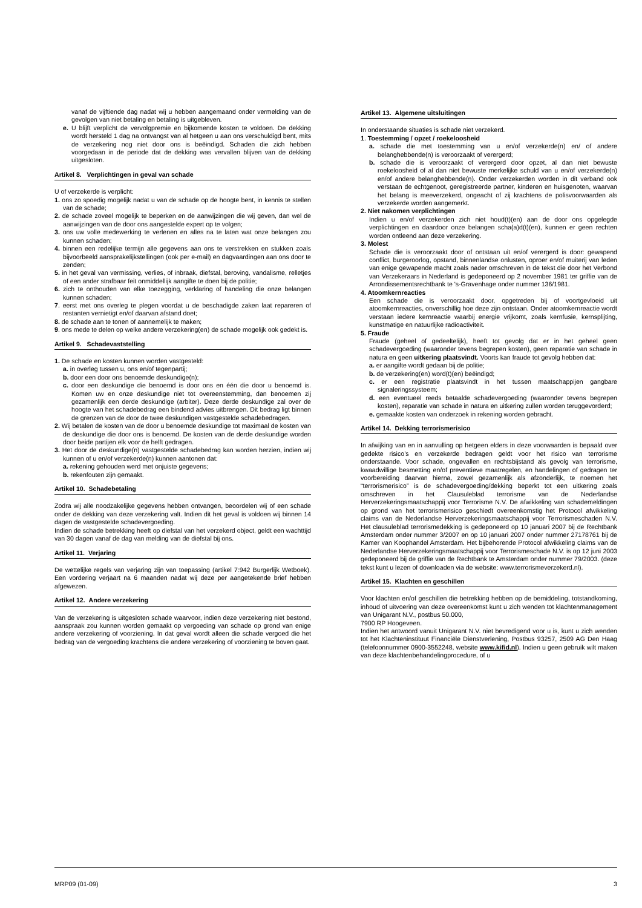vanaf de vijftiende dag nadat wij u hebben aangemaand onder vermelding van de gevolgen van niet betaling en betaling is uitgebleven.
e. U blijft verplicht de vervolgpremie en bijkomende kosten te voldoen. De dekking wordt hersteld 1 dag na ontvangst van al hetgeen u aan ons verschuldigd bent, mits de verzekering nog niet door ons is beëindigd. Schaden die zich hebben voorgedaan in de periode dat de dekking was vervallen blijven van de dekking uitgesloten.
Artikel 8. Verplichtingen in geval van schade
U of verzekerde is verplicht:
1. ons zo spoedig mogelijk nadat u van de schade op de hoogte bent, in kennis te stellen van de schade;
2. de schade zoveel mogelijk te beperken en de aanwijzingen die wij geven, dan wel de aanwijzingen van de door ons aangestelde expert op te volgen;
3. ons uw volle medewerking te verlenen en alles na te laten wat onze belangen zou kunnen schaden;
4. binnen een redelijke termijn alle gegevens aan ons te verstrekken en stukken zoals bijvoorbeeld aansprakelijkstellingen (ook per e-mail) en dagvaardingen aan ons door te zenden;
5. in het geval van vermissing, verlies, of inbraak, diefstal, beroving, vandalisme, relletjes of een ander strafbaar feit onmiddellijk aangifte te doen bij de politie;
6. zich te onthouden van elke toezegging, verklaring of handeling die onze belangen kunnen schaden;
7. eerst met ons overleg te plegen voordat u de beschadigde zaken laat repareren of restanten vernietigt en/of daarvan afstand doet;
8. de schade aan te tonen of aannemelijk te maken;
9. ons mede te delen op welke andere verzekering(en) de schade mogelijk ook gedekt is.
Artikel 9. Schadevaststelling
1. De schade en kosten kunnen worden vastgesteld:
a. in overleg tussen u, ons en/of tegenpartij;
b. door een door ons benoemde deskundige(n);
c. door een deskundige die benoemd is door ons en één die door u benoemd is. Komen uw en onze deskundige niet tot overeenstemming, dan benoemen zij gezamenlijk een derde deskundige (arbiter). Deze derde deskundige zal over de hoogte van het schadebedrag een bindend advies uitbrengen. Dit bedrag ligt binnen de grenzen van de door de twee deskundigen vastgestelde schadebedragen.
2. Wij betalen de kosten van de door u benoemde deskundige tot maximaal de kosten van de deskundige die door ons is benoemd. De kosten van de derde deskundige worden door beide partijen elk voor de helft gedragen.
3. Het door de deskundige(n) vastgestelde schadebedrag kan worden herzien, indien wij kunnen of u en/of verzekerde(n) kunnen aantonen dat:
a. rekening gehouden werd met onjuiste gegevens;
b. rekenfouten zijn gemaakt.
Artikel 10. Schadebetaling
Zodra wij alle noodzakelijke gegevens hebben ontvangen, beoordelen wij of een schade onder de dekking van deze verzekering valt. Indien dit het geval is voldoen wij binnen 14 dagen de vastgestelde schadevergoeding.
Indien de schade betrekking heeft op diefstal van het verzekerd object, geldt een wachttijd van 30 dagen vanaf de dag van melding van de diefstal bij ons.
Artikel 11. Verjaring
De wettelijke regels van verjaring zijn van toepassing (artikel 7:942 Burgerlijk Wetboek). Een vordering verjaart na 6 maanden nadat wij deze per aangetekende brief hebben afgewezen.
Artikel 12. Andere verzekering
Van de verzekering is uitgesloten schade waarvoor, indien deze verzekering niet bestond, aanspraak zou kunnen worden gemaakt op vergoeding van schade op grond van enige andere verzekering of voorziening. In dat geval wordt alleen die schade vergoed die het bedrag van de vergoeding krachtens die andere verzekering of voorziening te boven gaat.
Artikel 13. Algemene uitsluitingen
In onderstaande situaties is schade niet verzekerd.
1. Toestemming / opzet / roekeloosheid
a. schade die met toestemming van u en/of verzekerde(n) en/ of andere belanghebbende(n) is veroorzaakt of verergerd;
b. schade die is veroorzaakt of verergerd door opzet, al dan niet bewuste roekeloosheid of al dan niet bewuste merkelijke schuld van u en/of verzekerde(n) en/of andere belanghebbende(n). Onder verzekerden worden in dit verband ook verstaan de echtgenoot, geregistreerde partner, kinderen en huisgenoten, waarvan het belang is meeverzekerd, ongeacht of zij krachtens de polisvoorwaarden als verzekerde worden aangemerkt.
2. Niet nakomen verplichtingen
Indien u en/of verzekerden zich niet houd(t)(en) aan de door ons opgelegde verplichtingen en daardoor onze belangen scha(a)d(t)(en), kunnen er geen rechten worden ontleend aan deze verzekering.
3. Molest
Schade die is veroorzaakt door of ontstaan uit en/of verergerd is door: gewapend conflict, burgeroorlog, opstand, binnenlandse onlusten, oproer en/of muiterij van leden van enige gewapende macht zoals nader omschreven in de tekst die door het Verbond van Verzekeraars in Nederland is gedeponeerd op 2 november 1981 ter griffie van de Arrondissementsrechtbank te 's-Gravenhage onder nummer 136/1981.
4. Atoomkernreacties
Een schade die is veroorzaakt door, opgetreden bij of voortgevloeid uit atoomkernreacties, onverschillig hoe deze zijn ontstaan. Onder atoomkernreactie wordt verstaan iedere kernreactie waarbij energie vrijkomt, zoals kernfusie, kernsplijting, kunstmatige en natuurlijke radioactiviteit.
5. Fraude
Fraude (geheel of gedeeltelijk), heeft tot gevolg dat er in het geheel geen schadevergoeding (waaronder tevens begrepen kosten), geen reparatie van schade in natura en geen uitkering plaatsvindt. Voorts kan fraude tot gevolg hebben dat:
a. er aangifte wordt gedaan bij de politie;
b. de verzekering(en) word(t)(en) beëindigd;
c. er een registratie plaatsvindt in het tussen maatschappijen gangbare signaleringssysteem;
d. een eventueel reeds betaalde schadevergoeding (waaronder tevens begrepen kosten), reparatie van schade in natura en uitkering zullen worden teruggevorderd;
e. gemaakte kosten van onderzoek in rekening worden gebracht.
Artikel 14. Dekking terrorismerisico
In afwijking van en in aanvulling op hetgeen elders in deze voorwaarden is bepaald over gedekte risico’s en verzekerde bedragen geldt voor het risico van terrorisme onderstaande. Voor schade, ongevallen en rechtsbijstand als gevolg van terrorisme, kwaadwillige besmetting en/of preventieve maatregelen, en handelingen of gedragen ter voorbereiding daarvan hierna, zowel gezamenlijk als afzonderlijk, te noemen het “terrorismerisico” is de schadevergoeding/dekking beperkt tot een uitkering zoals omschreven in het Clausuleblad terrorisme van de Nederlandse Herverzekeringsmaatschappij voor Terrorisme N.V. De afwikkeling van schademeldingen op grond van het terrorismerisico geschiedt overeenkomstig het Protocol afwikkeling claims van de Nederlandse Herverzekeringsmaatschappij voor Terrorismeschaden N.V. Het clausuleblad terrorismedekking is gedeponeerd op 10 januari 2007 bij de Rechtbank Amsterdam onder nummer 3/2007 en op 10 januari 2007 onder nummer 27178761 bij de Kamer van Koophandel Amsterdam. Het bijbehorende Protocol afwikkeling claims van de Nederlandse Herverzekeringsmaatschappij voor Terrorismeschade N.V. is op 12 juni 2003 gedeponeerd bij de griffie van de Rechtbank te Amsterdam onder nummer 79/2003. (deze tekst kunt u lezen of downloaden via de website: www.terrorismeverzekerd.nl).
Artikel 15. Klachten en geschillen
Voor klachten en/of geschillen die betrekking hebben op de bemiddeling, totstandkoming, inhoud of uitvoering van deze overeenkomst kunt u zich wenden tot klachtenmanagement van Unigarant N.V., postbus 50.000,
7900 RP Hoogeveen.
Indien het antwoord vanuit Unigarant N.V. niet bevredigend voor u is, kunt u zich wenden tot het Klachteninstituut Financiële Dienstverlening, Postbus 93257, 2509 AG Den Haag (telefoonnummer 0900-3552248, website www.kifid.nl). Indien u geen gebruik wilt maken van deze klachtenbehandelingprocedure, of u
MRP09 (01-09) 3